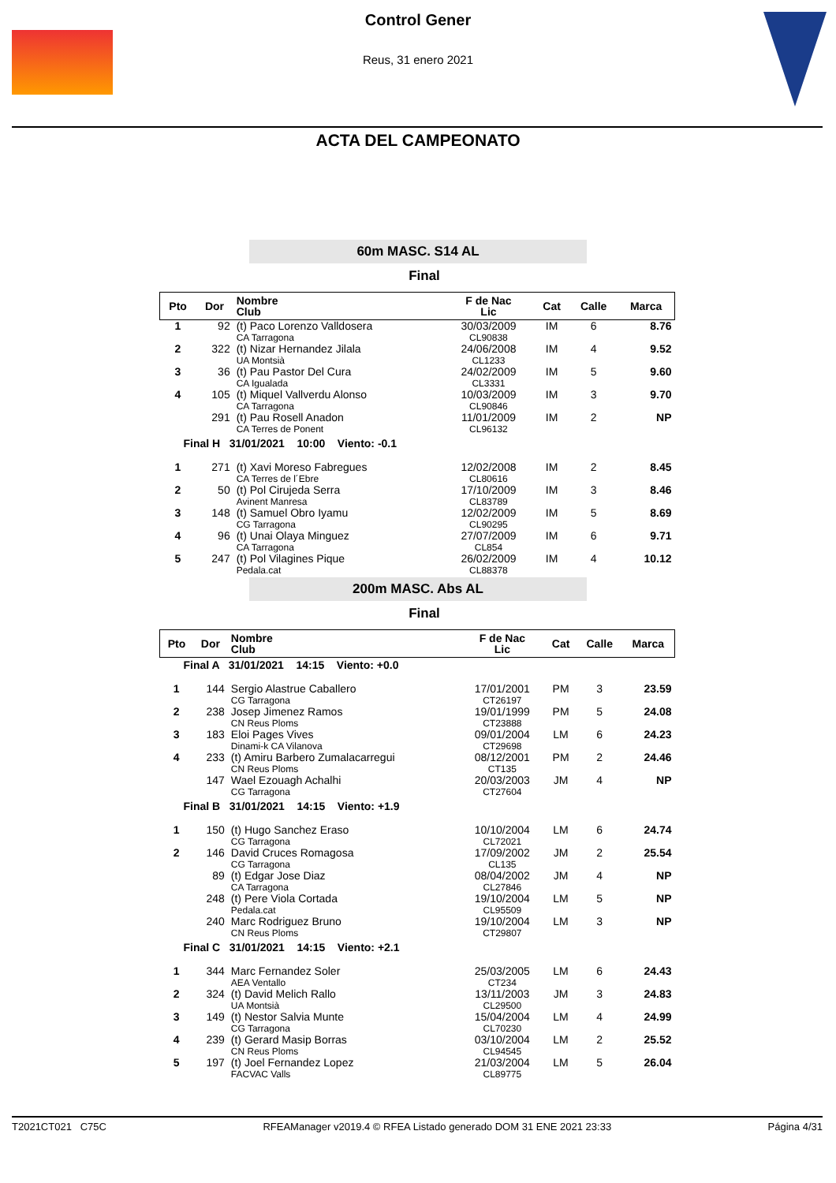Control Gener
Reus, 31 enero 2021
ACTA DEL CAMPEONATO
60m MASC. S14 AL
Final
| Pto | Dor | Nombre Club | F de Nac Lic | Cat | Calle | Marca |
| --- | --- | --- | --- | --- | --- | --- |
| 1 | 92 | (t) Paco Lorenzo Valldosera CA Tarragona | 30/03/2009 CL90838 | IM | 6 | 8.76 |
| 2 | 322 | (t) Nizar Hernandez Jilala UA Montsià | 24/06/2008 CL1233 | IM | 4 | 9.52 |
| 3 | 36 | (t) Pau Pastor Del Cura CA Igualada | 24/02/2009 CL3331 | IM | 5 | 9.60 |
| 4 | 105 | (t) Miquel Vallverdu Alonso CA Tarragona | 10/03/2009 CL90846 | IM | 3 | 9.70 |
| | 291 | (t) Pau Rosell Anadon CA Terres de Ponent | 11/01/2009 CL96132 | IM | 2 | NP |
| Final H 31/01/2021 10:00 Viento: -0.1 | | | | | | |
| 1 | 271 | (t) Xavi Moreso Fabregues CA Terres de l´Ebre | 12/02/2008 CL80616 | IM | 2 | 8.45 |
| 2 | 50 | (t) Pol Cirujeda Serra Avinent Manresa | 17/10/2009 CL83789 | IM | 3 | 8.46 |
| 3 | 148 | (t) Samuel Obro Iyamu CG Tarragona | 12/02/2009 CL90295 | IM | 5 | 8.69 |
| 4 | 96 | (t) Unai Olaya Minguez CA Tarragona | 27/07/2009 CL854 | IM | 6 | 9.71 |
| 5 | 247 | (t) Pol Vilagines Pique Pedala.cat | 26/02/2009 CL88378 | IM | 4 | 10.12 |
200m MASC. Abs AL
Final
| Pto | Dor | Nombre Club | F de Nac Lic | Cat | Calle | Marca |
| --- | --- | --- | --- | --- | --- | --- |
| Final A 31/01/2021 14:15 Viento: +0.0 | | | | | | |
| 1 | 144 | Sergio Alastrue Caballero CG Tarragona | 17/01/2001 CT26197 | PM | 3 | 23.59 |
| 2 | 238 | Josep Jimenez Ramos CN Reus Ploms | 19/01/1999 CT23888 | PM | 5 | 24.08 |
| 3 | 183 | Eloi Pages Vives Dinami-k CA Vilanova | 09/01/2004 CT29698 | LM | 6 | 24.23 |
| 4 | 233 | (t) Amiru Barbero Zumalacarregui CN Reus Ploms | 08/12/2001 CT135 | PM | 2 | 24.46 |
| | 147 | Wael Ezouagh Achalhi CG Tarragona | 20/03/2003 CT27604 | JM | 4 | NP |
| Final B 31/01/2021 14:15 Viento: +1.9 | | | | | | |
| 1 | 150 | (t) Hugo Sanchez Eraso CG Tarragona | 10/10/2004 CL72021 | LM | 6 | 24.74 |
| 2 | 146 | David Cruces Romagosa CG Tarragona | 17/09/2002 CL135 | JM | 2 | 25.54 |
| | 89 | (t) Edgar Jose Diaz CA Tarragona | 08/04/2002 CL27846 | JM | 4 | NP |
| | 248 | (t) Pere Viola Cortada Pedala.cat | 19/10/2004 CL95509 | LM | 5 | NP |
| | 240 | Marc Rodriguez Bruno CN Reus Ploms | 19/10/2004 CT29807 | LM | 3 | NP |
| Final C 31/01/2021 14:15 Viento: +2.1 | | | | | | |
| 1 | 344 | Marc Fernandez Soler AEA Ventallo | 25/03/2005 CT234 | LM | 6 | 24.43 |
| 2 | 324 | (t) David Melich Rallo UA Montsià | 13/11/2003 CL29500 | JM | 3 | 24.83 |
| 3 | 149 | (t) Nestor Salvia Munte CG Tarragona | 15/04/2004 CL70230 | LM | 4 | 24.99 |
| 4 | 239 | (t) Gerard Masip Borras CN Reus Ploms | 03/10/2004 CL94545 | LM | 2 | 25.52 |
| 5 | 197 | (t) Joel Fernandez Lopez FACVAC Valls | 21/03/2004 CL89775 | LM | 5 | 26.04 |
T2021CT021 C75C RFEAManager v2019.4 © RFEA Listado generado DOM 31 ENE 2021 23:33 Página 4/31